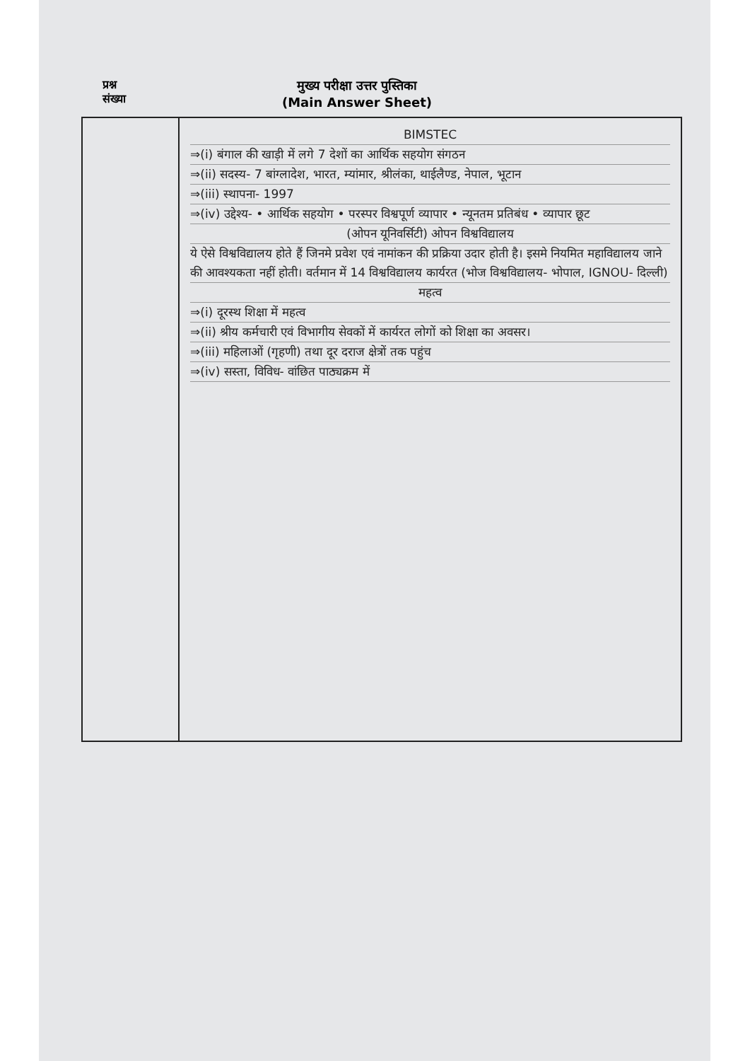प्रश्न
संख्या
मुख्य परीक्षा उत्तर पुस्तिका
(Main Answer Sheet)
BIMSTEC
⇒(i) बंगाल की खाड़ी में लगे 7 देशों का आर्थिक सहयोग संगठन
⇒(ii) सदस्य- 7 बांग्लादेश, भारत, म्यांमार, श्रीलंका, थाईलैण्ड, नेपाल, भूटान
⇒(iii) स्थापना- 1997
⇒(iv) उद्देश्य- • आर्थिक सहयोग • परस्पर विश्वपूर्ण व्यापार • न्यूनतम प्रतिबंध • व्यापार छूट
(ओपन यूनिवर्सिटी) ओपन विश्वविद्यालय
ये ऐसे विश्वविद्यालय होते हैं जिनमे प्रवेश एवं नामांकन की प्रक्रिया उदार होती है। इसमे नियमित महाविद्यालय जाने की आवश्यकता नहीं होती। वर्तमान में 14 विश्वविद्यालय कार्यरत (भोज विश्वविद्यालय- भोपाल, IGNOU- दिल्ली)
महत्व
⇒(i) दूरस्थ शिक्षा में महत्व
⇒(ii) श्रीय कर्मचारी एवं विभागीय सेवकों में कार्यरत लोगों को शिक्षा का अवसर।
⇒(iii) महिलाओं (गृहणी) तथा दूर दराज क्षेत्रों तक पहुंच
⇒(iv) सस्ता, विविध- वांछित पाठ्यक्रम में